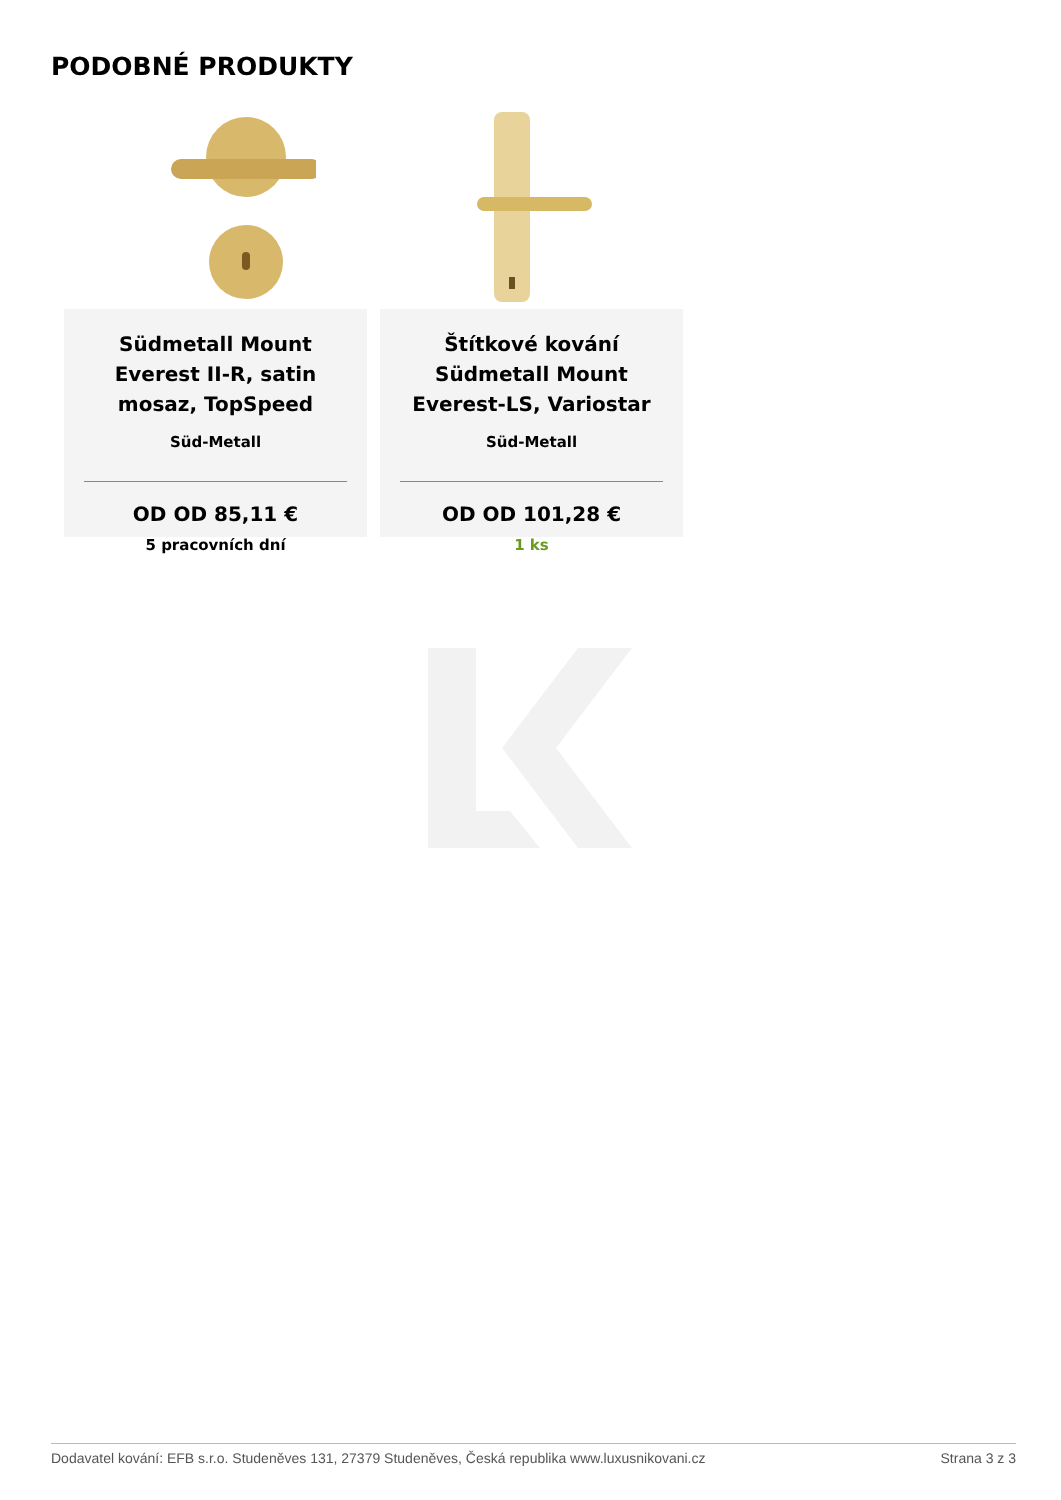PODOBNÉ PRODUKTY
Südmetall Mount Everest II-R, satin mosaz, TopSpeed
Süd-Metall
OD OD 85,11 €
5 pracovních dní
Štítkové kování Südmetall Mount Everest-LS, Variostar
Süd-Metall
OD OD 101,28 €
1 ks
Dodavatel kování: EFB s.r.o. Studeněves 131, 27379 Studeněves, Česká republika www.luxusnikovani.cz Strana 3 z 3